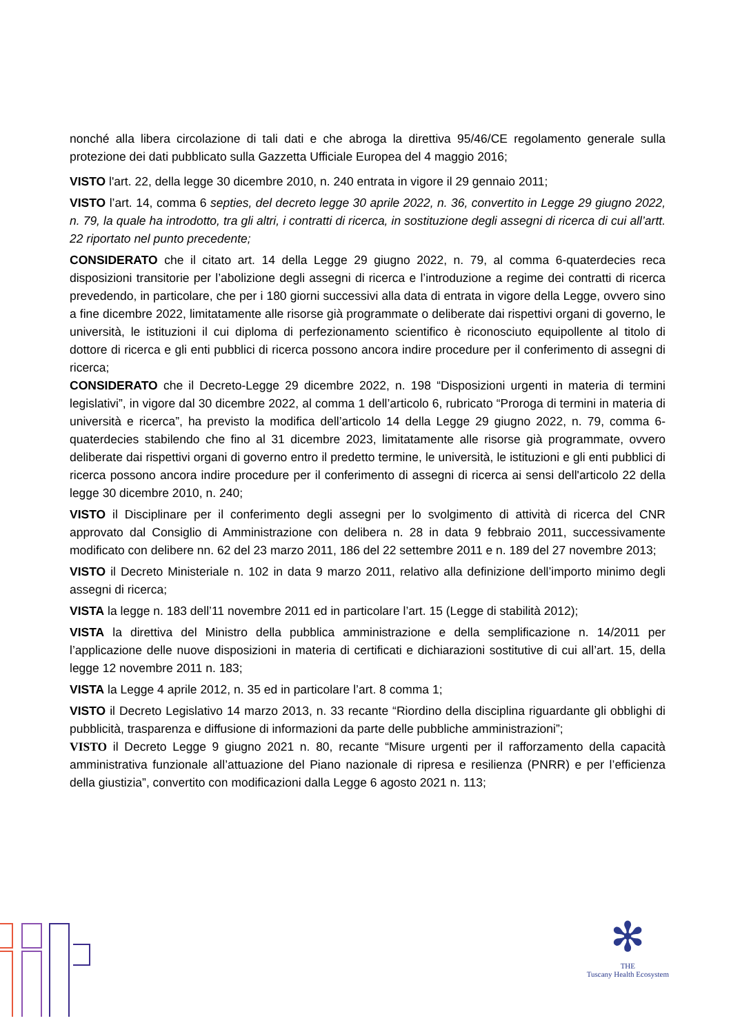nonché alla libera circolazione di tali dati e che abroga la direttiva 95/46/CE regolamento generale sulla protezione dei dati pubblicato sulla Gazzetta Ufficiale Europea del 4 maggio 2016;
VISTO l'art. 22, della legge 30 dicembre 2010, n. 240 entrata in vigore il 29 gennaio 2011;
VISTO l’art. 14, comma 6 septies, del decreto legge 30 aprile 2022, n. 36, convertito in Legge 29 giugno 2022, n. 79, la quale ha introdotto, tra gli altri, i contratti di ricerca, in sostituzione degli assegni di ricerca di cui all’artt. 22 riportato nel punto precedente;
CONSIDERATO che il citato art. 14 della Legge 29 giugno 2022, n. 79, al comma 6-quaterdecies reca disposizioni transitorie per l’abolizione degli assegni di ricerca e l’introduzione a regime dei contratti di ricerca prevedendo, in particolare, che per i 180 giorni successivi alla data di entrata in vigore della Legge, ovvero sino a fine dicembre 2022, limitatamente alle risorse già programmate o deliberate dai rispettivi organi di governo, le università, le istituzioni il cui diploma di perfezionamento scientifico è riconosciuto equipollente al titolo di dottore di ricerca e gli enti pubblici di ricerca possono ancora indire procedure per il conferimento di assegni di ricerca;
CONSIDERATO che il Decreto-Legge 29 dicembre 2022, n. 198 “Disposizioni urgenti in materia di termini legislativi”, in vigore dal 30 dicembre 2022, al comma 1 dell’articolo 6, rubricato “Proroga di termini in materia di università e ricerca”, ha previsto la modifica dell’articolo 14 della Legge 29 giugno 2022, n. 79, comma 6-quaterdecies stabilendo che fino al 31 dicembre 2023, limitatamente alle risorse già programmate, ovvero deliberate dai rispettivi organi di governo entro il predetto termine, le università, le istituzioni e gli enti pubblici di ricerca possono ancora indire procedure per il conferimento di assegni di ricerca ai sensi dell'articolo 22 della legge 30 dicembre 2010, n. 240;
VISTO il Disciplinare per il conferimento degli assegni per lo svolgimento di attività di ricerca del CNR approvato dal Consiglio di Amministrazione con delibera n. 28 in data 9 febbraio 2011, successivamente modificato con delibere nn. 62 del 23 marzo 2011, 186 del 22 settembre 2011 e n. 189 del 27 novembre 2013;
VISTO il Decreto Ministeriale n. 102 in data 9 marzo 2011, relativo alla definizione dell’importo minimo degli assegni di ricerca;
VISTA la legge n. 183 dell’11 novembre 2011 ed in particolare l’art. 15 (Legge di stabilità 2012);
VISTA la direttiva del Ministro della pubblica amministrazione e della semplificazione n. 14/2011 per l’applicazione delle nuove disposizioni in materia di certificati e dichiarazioni sostitutive di cui all’art. 15, della legge 12 novembre 2011 n. 183;
VISTA la Legge 4 aprile 2012, n. 35 ed in particolare l’art. 8 comma 1;
VISTO il Decreto Legislativo 14 marzo 2013, n. 33 recante “Riordino della disciplina riguardante gli obblighi di pubblicità, trasparenza e diffusione di informazioni da parte delle pubbliche amministrazioni”;
VISTO il Decreto Legge 9 giugno 2021 n. 80, recante “Misure urgenti per il rafforzamento della capacità amministrativa funzionale all’attuazione del Piano nazionale di ripresa e resilienza (PNRR) e per l’efficienza della giustizia”, convertito con modificazioni dalla Legge 6 agosto 2021 n. 113;
✻
THE
Tuscany Health Ecosystem